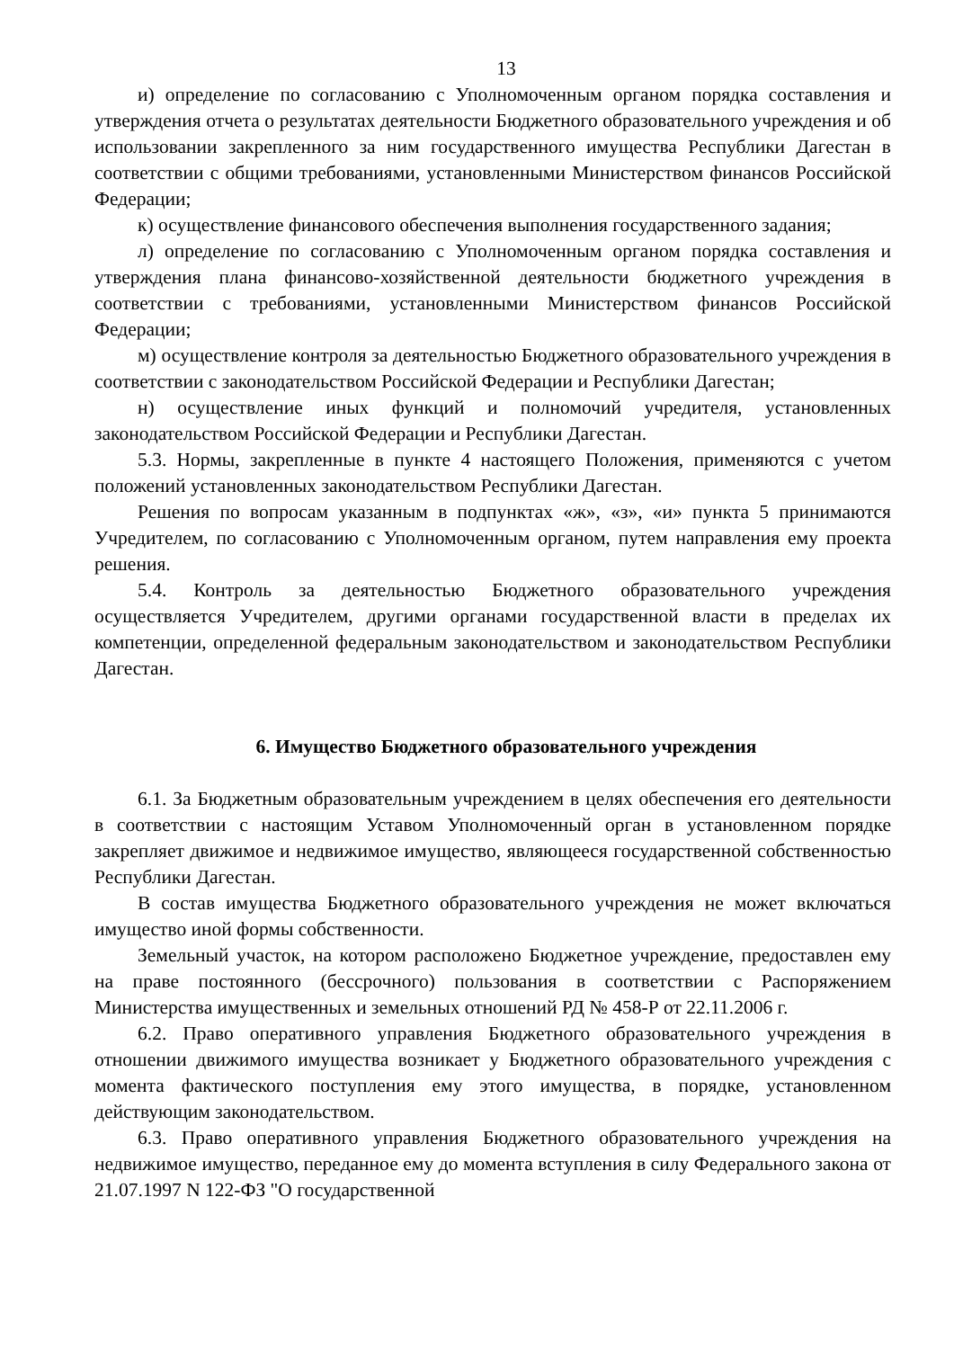13
и) определение по согласованию с Уполномоченным органом порядка составления и утверждения отчета о результатах деятельности Бюджетного образовательного учреждения и об использовании закрепленного за ним государственного имущества Республики Дагестан в соответствии с общими требованиями, установленными Министерством финансов Российской Федерации;
к) осуществление финансового обеспечения выполнения государственного задания;
л) определение по согласованию с Уполномоченным органом порядка составления и утверждения плана финансово-хозяйственной деятельности бюджетного учреждения в соответствии с требованиями, установленными Министерством финансов Российской Федерации;
м) осуществление контроля за деятельностью Бюджетного образовательного учреждения в соответствии с законодательством Российской Федерации и Республики Дагестан;
н) осуществление иных функций и полномочий учредителя, установленных законодательством Российской Федерации и Республики Дагестан.
5.3. Нормы, закрепленные в пункте 4 настоящего Положения, применяются с учетом положений установленных законодательством Республики Дагестан.
Решения по вопросам указанным в подпунктах «ж», «з», «и» пункта 5 принимаются Учредителем, по согласованию с Уполномоченным органом, путем направления ему проекта решения.
5.4. Контроль за деятельностью Бюджетного образовательного учреждения осуществляется Учредителем, другими органами государственной власти в пределах их компетенции, определенной федеральным законодательством и законодательством Республики Дагестан.
6. Имущество Бюджетного образовательного учреждения
6.1. За Бюджетным образовательным учреждением в целях обеспечения его деятельности в соответствии с настоящим Уставом Уполномоченный орган в установленном порядке закрепляет движимое и недвижимое имущество, являющееся государственной собственностью Республики Дагестан.
В состав имущества Бюджетного образовательного учреждения не может включаться имущество иной формы собственности.
Земельный участок, на котором расположено Бюджетное учреждение, предоставлен ему на праве постоянного (бессрочного) пользования в соответствии с Распоряжением Министерства имущественных и земельных отношений РД № 458-Р от 22.11.2006 г.
6.2. Право оперативного управления Бюджетного образовательного учреждения в отношении движимого имущества возникает у Бюджетного образовательного учреждения с момента фактического поступления ему этого имущества, в порядке, установленном действующим законодательством.
6.3. Право оперативного управления Бюджетного образовательного учреждения на недвижимое имущество, переданное ему до момента вступления в силу Федерального закона от 21.07.1997 N 122-ФЗ "О государственной